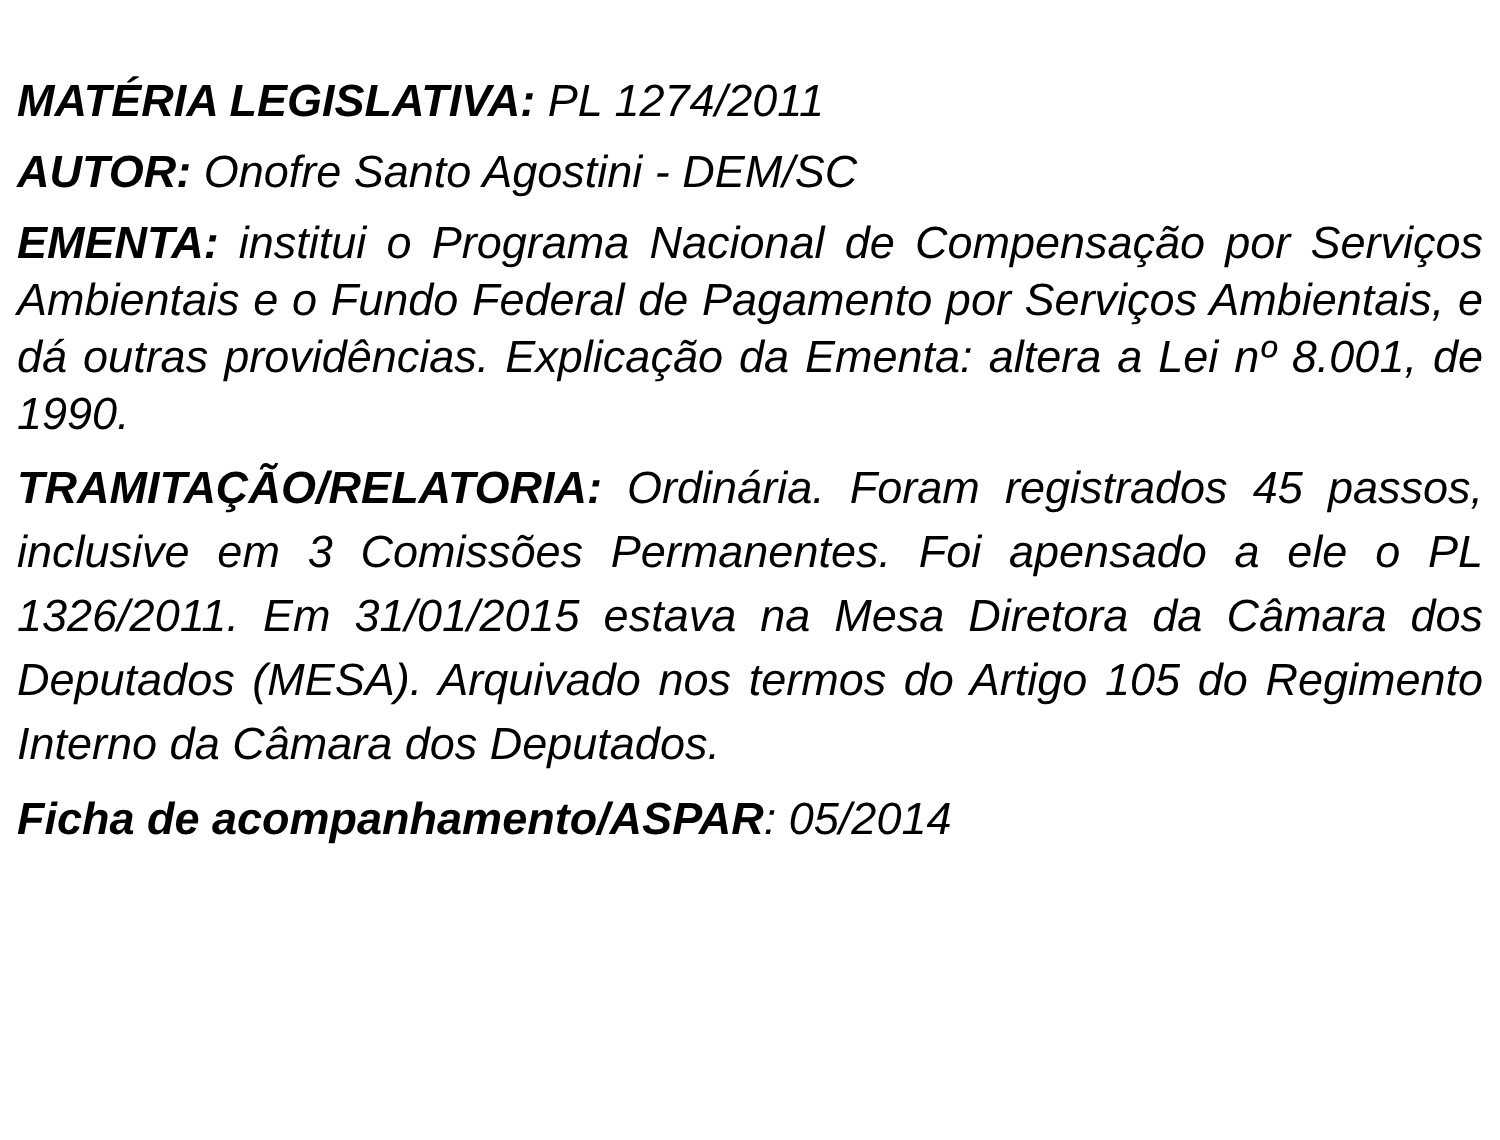MATÉRIA LEGISLATIVA: PL 1274/2011
AUTOR: Onofre Santo Agostini - DEM/SC
EMENTA: institui o Programa Nacional de Compensação por Serviços Ambientais e o Fundo Federal de Pagamento por Serviços Ambientais, e dá outras providências. Explicação da Ementa: altera a Lei nº 8.001, de 1990.
TRAMITAÇÃO/RELATORIA: Ordinária. Foram registrados 45 passos, inclusive em 3 Comissões Permanentes. Foi apensado a ele o PL 1326/2011. Em 31/01/2015 estava na Mesa Diretora da Câmara dos Deputados (MESA). Arquivado nos termos do Artigo 105 do Regimento Interno da Câmara dos Deputados.
Ficha de acompanhamento/ASPAR: 05/2014